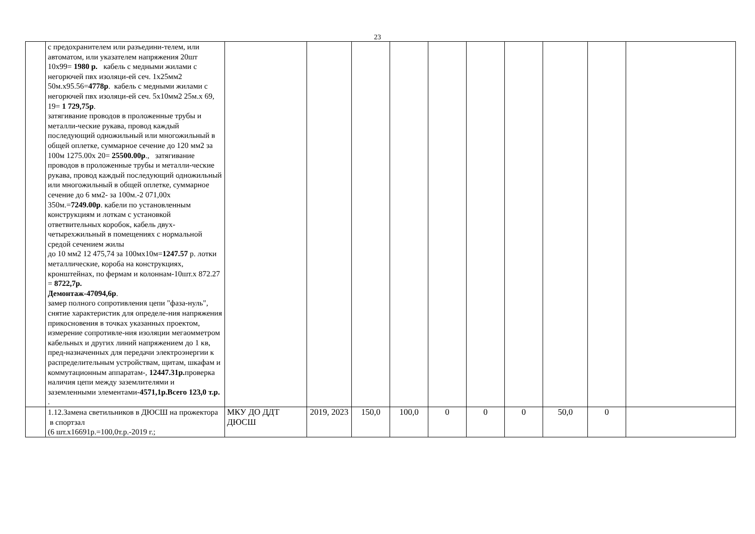23
| | с предохранителем или разъедини-телем, или автоматом, или указателем напряжения 20шт 10х99= 1980 р. кабель с медными жилами с негорючей пвх изоляци-ей сеч. 1х25мм2 50м.х95.56= 4778р . кабель с медными жилами с негорючей пвх изоляци-ей сеч. 5х10мм2 25м.х 69, 19= 1 729,75р . затягивание проводов в проложенные трубы и металли-ческие рукава, провод каждый последующий одножильный или многожильный в общей оплетке, суммарное сечение до 120 мм2 за 100м 1275.00х 20= 25500.00р ., затягивание проводов в проложенные трубы и металли-ческие рукава, провод каждый последующий одножильный или многожильный в общей оплетке, суммарное сечение до 6 мм2- за 100м.-2 071,00х 350м.= 7249.00р . кабели по установленным конструкциям и лоткам с установкой ответвительных коробок, кабель двух- четырехжильный в помещениях с нормальной средой сечением жилы до 10 мм2 12 475,74 за 100мх10м= 1247.57 р. лотки металлические, короба на конструкциях, кронштейнах, по фермам и колоннам-10шт.х 872.27 = 8722,7р. Демонтаж-47094,6р . замер полного сопротивления цепи "фаза-нуль", снятие характеристик для определе-ния напряжения прикосновения в точках указанных проектом, измерение сопротивле-ния изоляции мегаомметром кабельных и других линий напряжением до 1 кв, пред-назначенных для передачи электроэнергии к распределительным устройствам, щитам, шкафам и коммутационным аппаратам-, 12447.31р. проверка наличия цепи между заземлителями и заземленными элементами- 4571,1р.Всего 123,0 т.р. . | | | | | | | | | | |
| | 1.12.Замена светильников в ДЮСШ на прожектора в спортзал (6 шт.х16691р.=100,0т.р.-2019 г.; | МКУ ДО ДДТ ДЮСШ | 2019, 2023 | 150,0 | 100,0 | 0 | 0 | 0 | 50,0 | 0 | |